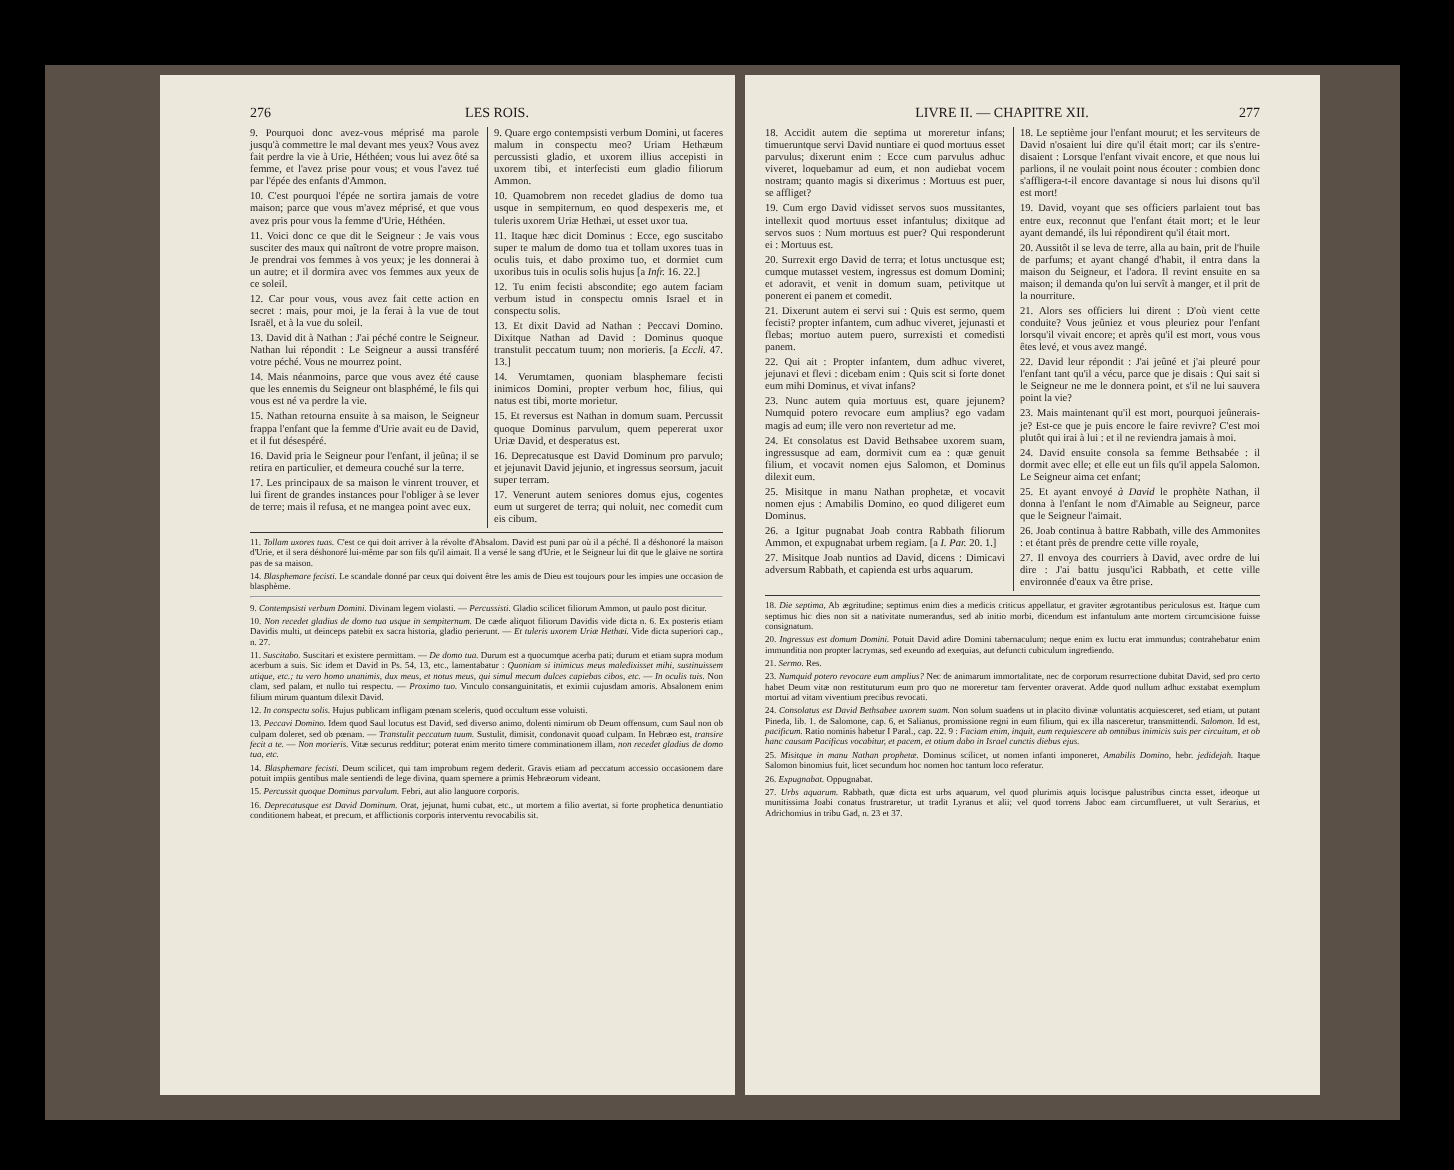276 LES ROIS.
9. Pourquoi donc avez-vous méprisé ma parole jusqu'à commettre le mal devant mes yeux? Vous avez fait perdre la vie à Urie, Héthéen; vous lui avez ôté sa femme, et l'avez prise pour vous; et vous l'avez tué par l'épée des enfants d'Ammon.
10. C'est pourquoi l'épée ne sortira jamais de votre maison; parce que vous m'avez méprisé, et que vous avez pris pour vous la femme d'Urie, Héthéen.
11. Voici donc ce que dit le Seigneur : Je vais vous susciter des maux qui naîtront de votre propre maison. Je prendrai vos femmes à vos yeux; je les donnerai à un autre; et il dormira avec vos femmes aux yeux de ce soleil.
12. Car pour vous, vous avez fait cette action en secret : mais, pour moi, je la ferai à la vue de tout Israël, et à la vue du soleil.
13. David dit à Nathan : J'ai péché contre le Seigneur. Nathan lui répondit : Le Seigneur a aussi transféré votre péché. Vous ne mourrez point.
14. Mais néanmoins, parce que vous avez été cause que les ennemis du Seigneur ont blasphémé, le fils qui vous est né va perdre la vie.
15. Nathan retourna ensuite à sa maison, le Seigneur frappa l'enfant que la femme d'Urie avait eu de David, et il fut désespéré.
16. David pria le Seigneur pour l'enfant, il jeûna; il se retira en particulier, et demeura couché sur la terre.
17. Les principaux de sa maison le vinrent trouver, et lui firent de grandes instances pour l'obliger à se lever de terre; mais il refusa, et ne mangea point avec eux.
9. Quare ergo contempsisti verbum Domini, ut faceres malum in conspectu meo? Uriam Hethæum percussisti gladio, et uxorem illius accepisti in uxorem tibi, et interfecisti eum gladio filiorum Ammon.
10. Quamobrem non recedet gladius de domo tua usque in sempiternum, eo quod despexeris me, et tuleris uxorem Uriæ Hethæi, ut esset uxor tua.
11. Itaque hæc dicit Dominus : Ecce, ego suscitabo super te malum de domo tua et tollam uxores tuas in oculis tuis, et dabo proximo tuo, et dormiet cum uxoribus tuis in oculis solis hujus [a Infr. 16. 22.]
12. Tu enim fecisti abscondite; ego autem faciam verbum istud in conspectu omnis Israel et in conspectu solis.
13. Et dixit David ad Nathan : Peccavi Domino. Dixitque Nathan ad David : Dominus quoque transtulit peccatum tuum; non morieris. [a Eccli. 47. 13.]
14. Verumtamen, quoniam blasphemare fecisti inimicos Domini, propter verbum hoc, filius, qui natus est tibi, morte morietur.
15. Et reversus est Nathan in domum suam. Percussit quoque Dominus parvulum, quem pepererat uxor Uriæ David, et desperatus est.
16. Deprecatusque est David Dominum pro parvulo; et jejunavit David jejunio, et ingressus seorsum, jacuit super terram.
17. Venerunt autem seniores domus ejus, cogentes eum ut surgeret de terra; qui noluit, nec comedit cum eis cibum.
11. Tollam uxores tuas. C'est ce qui doit arriver à la révolte d'Absalom. David est puni par où il a péché. Il a déshonoré la maison d'Urie, et il sera déshonoré lui-même par son fils qu'il aimait. Il a versé le sang d'Urie, et le Seigneur lui dit que le glaive ne sortira pas de sa maison.
14. Blasphemare fecisti. Le scandale donné par ceux qui doivent être les amis de Dieu est toujours pour les impies une occasion de blasphème.
9. Contempsisti verbum Domini. Divinam legem violasti. — Percussisti. Gladio scilicet filiorum Ammon, ut paulo post dicitur.
10. Non recedet gladius de domo tua usque in sempiternum. De cæde aliquot filiorum Davidis vide dicta n. 6. Ex posteris etiam Davidis multi, ut deinceps patebit ex sacra historia, gladio perierunt. — Et tuleris uxorem Uriæ Hethæi. Vide dicta superiori cap., n. 27.
11. Suscitabo. Suscitari et existere permittam. — De domo tua. Durum est a quocumque acerba pati; durum et etiam supra modum acerbum a suis. Sic idem et David in Ps. 54, 13, etc., lamentabatur : Quoniam si inimicus meus maledixisset mihi, sustinuissem utique, etc.; tu vero homo unanimis, dux meus, et notus meus, qui simul mecum dulces capiebas cibos, etc. — In oculis tuis. Non clam, sed palam, et nullo tui respectu. — Proximo tuo. Vinculo consanguinitatis, et eximii cujusdam amoris. Absalonem enim filium mirum quantum dilexit David.
12. In conspectu solis. Hujus publicam infligam pœnam sceleris, quod occultum esse voluisti.
13. Peccavi Domino. Idem quod Saul locutus est David, sed diverso animo, dolenti nimirum ob Deum offensum, cum Saul non ob culpam doleret, sed ob pœnam. — Transtulit peccatum tuum. Sustulit, dimisit, condonavit quoad culpam. In Hebræo est, transire fecit a te. — Non morieris. Vitæ securus redditur; poterat enim merito timere comminationem illam, non recedet gladius de domo tua, etc.
14. Blasphemare fecisti. Deum scilicet, qui tam improbum regem dederit. Gravis etiam ad peccatum accessio occasionem dare potuit impiis gentibus male sentiendi de lege divina, quam spernere a primis Hebræorum videant.
15. Percussit quoque Dominus parvulum. Febri, aut alio languore corporis.
16. Deprecatusque est David Dominum. Orat, jejunat, humi cubat, etc., ut mortem a filio avertat, si forte prophetica denuntiatio conditionem habeat, et precum, et afflictionis corporis interventu revocabilis sit.
LIVRE II. — CHAPITRE XII. 277
18. Accidit autem die septima ut moreretur infans; timueruntque servi David nuntiare ei quod mortuus esset parvulus; dixerunt enim : Ecce cum parvulus adhuc viveret, loquebamur ad eum, et non audiebat vocem nostram; quanto magis si dixerimus : Mortuus est puer, se affliget?
19. Cum ergo David vidisset servos suos mussitantes, intellexit quod mortuus esset infantulus; dixitque ad servos suos : Num mortuus est puer? Qui responderunt ei : Mortuus est.
20. Surrexit ergo David de terra; et lotus unctusque est; cumque mutasset vestem, ingressus est domum Domini; et adoravit, et venit in domum suam, petivitque ut ponerent ei panem et comedit.
21. Dixerunt autem ei servi sui : Quis est sermo, quem fecisti? propter infantem, cum adhuc viveret, jejunasti et flebas; mortuo autem puero, surrexisti et comedisti panem.
22. Qui ait : Propter infantem, dum adhuc viveret, jejunavi et flevi : dicebam enim : Quis scit si forte donet eum mihi Dominus, et vivat infans?
23. Nunc autem quia mortuus est, quare jejunem? Numquid potero revocare eum amplius? ego vadam magis ad eum; ille vero non revertetur ad me.
24. Et consolatus est David Bethsabee uxorem suam, ingressusque ad eam, dormivit cum ea : quæ genuit filium, et vocavit nomen ejus Salomon, et Dominus dilexit eum.
25. Misitque in manu Nathan prophetæ, et vocavit nomen ejus : Amabilis Domino, eo quod diligeret eum Dominus.
26. a Igitur pugnabat Joab contra Rabbath filiorum Ammon, et expugnabat urbem regiam. [a I. Par. 20. 1.]
27. Misitque Joab nuntios ad David, dicens : Dimicavi adversum Rabbath, et capienda est urbs aquarum.
18. Le septième jour l'enfant mourut; et les serviteurs de David n'osaient lui dire qu'il était mort; car ils s'entre-disaient : Lorsque l'enfant vivait encore, et que nous lui parlions, il ne voulait point nous écouter : combien donc s'affligera-t-il encore davantage si nous lui disons qu'il est mort!
19. David, voyant que ses officiers parlaient tout bas entre eux, reconnut que l'enfant était mort; et le leur ayant demandé, ils lui répondirent qu'il était mort.
20. Aussitôt il se leva de terre, alla au bain, prit de l'huile de parfums; et ayant changé d'habit, il entra dans la maison du Seigneur, et l'adora. Il revint ensuite en sa maison; il demanda qu'on lui servît à manger, et il prit de la nourriture.
21. Alors ses officiers lui dirent : D'où vient cette conduite? Vous jeûniez et vous pleuriez pour l'enfant lorsqu'il vivait encore; et après qu'il est mort, vous vous êtes levé, et vous avez mangé.
22. David leur répondit : J'ai jeûné et j'ai pleuré pour l'enfant tant qu'il a vécu, parce que je disais : Qui sait si le Seigneur ne me le donnera point, et s'il ne lui sauvera point la vie?
23. Mais maintenant qu'il est mort, pourquoi jeûnerais-je? Est-ce que je puis encore le faire revivre? C'est moi plutôt qui irai à lui : et il ne reviendra jamais à moi.
24. David ensuite consola sa femme Bethsabée : il dormit avec elle; et elle eut un fils qu'il appela Salomon. Le Seigneur aima cet enfant;
25. Et ayant envoyé à David le prophète Nathan, il donna à l'enfant le nom d'Aimable au Seigneur, parce que le Seigneur l'aimait.
26. Joab continua à battre Rabbath, ville des Ammonites : et étant près de prendre cette ville royale,
27. Il envoya des courriers à David, avec ordre de lui dire : J'ai battu jusqu'ici Rabbath, et cette ville environnée d'eaux va être prise.
18. Die septima, Ab ægritudine; septimus enim dies a medicis criticus appellatur, et graviter ægrotantibus periculosus est. Itaque cum septimus hic dies non sit a nativitate numerandus, sed ab initio morbi, dicendum est infantulum ante mortem circumcisione fuisse consignatum.
20. Ingressus est domum Domini. Potuit David adire Domini tabernaculum; neque enim ex luctu erat immundus; contrahebatur enim immunditia non propter lacrymas, sed exeundo ad exequias, aut defuncti cubiculum ingrediendo.
21. Sermo. Res.
23. Numquid potero revocare eum amplius? Nec de animarum immortalitate, nec de corporum resurrectione dubitat David, sed pro certo habet Deum vitæ non restituturum eum pro quo ne moreretur tam ferventer oraverat. Adde quod nullum adhuc exstabat exemplum mortui ad vitam viventium precibus revocati.
24. Consolatus est David Bethsabee uxorem suam. Non solum suadens ut in placito divinæ voluntatis acquiesceret, sed etiam, ut putant Pineda, lib. 1. de Salomone, cap. 6, et Salianus, promissione regni in eum filium, qui ex illa nasceretur, transmittendi. Salomon. Id est, pacificum. Ratio nominis habetur I Paral., cap. 22. 9 : Faciam enim, inquit, eum requiescere ab omnibus inimicis suis per circuitum, et ob hanc causam Pacificus vocabitur, et pacem, et otium dabo in Israel cunctis diebus ejus.
25. Misitque in manu Nathan prophetæ. Dominus scilicet, ut nomen infanti imponeret, Amabilis Domino, hebr. jedidejah. Itaque Salomon binomius fuit, licet secundum hoc nomen hoc tantum loco referatur.
26. Expugnabat. Oppugnabat.
27. Urbs aquarum. Rabbath, quæ dicta est urbs aquarum, vel quod plurimis aquis locisque palustribus cincta esset, ideoque ut munitissima Joabi conatus frustraretur, ut tradit Lyranus et alii; vel quod torrens Jaboc eam circumflueret, ut vult Serarius, et Adrichomius in tribu Gad, n. 23 et 37.